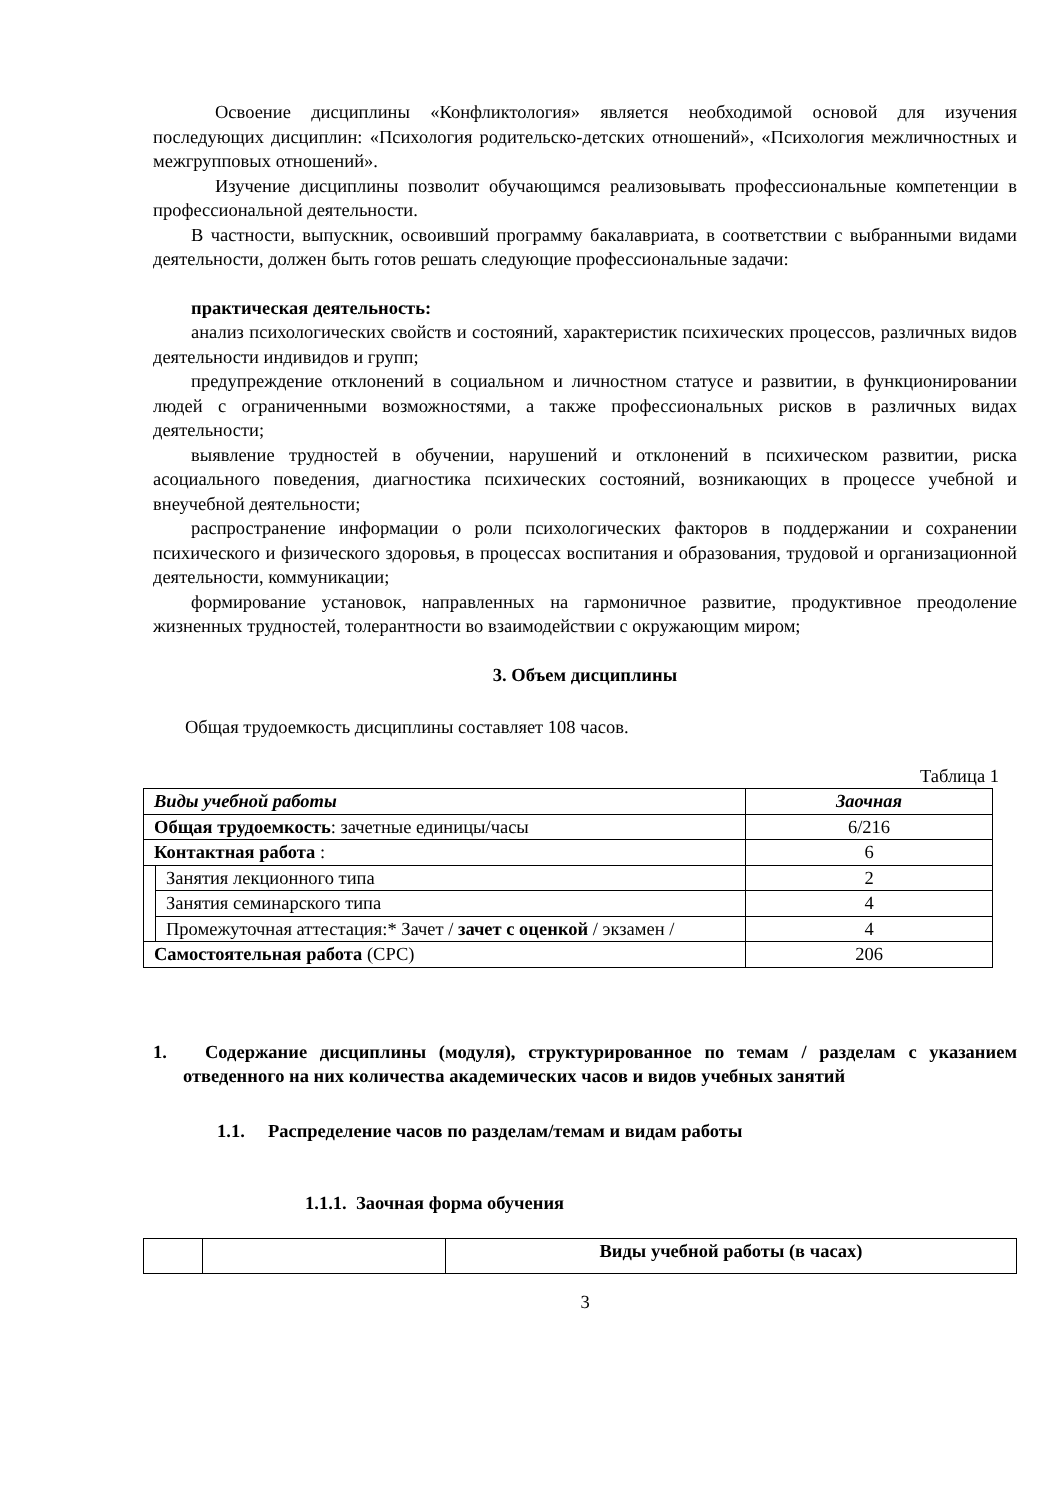Освоение дисциплины «Конфликтология» является необходимой основой для изучения последующих дисциплин: «Психология родительско-детских отношений», «Психология межличностных и межгрупповых отношений».
Изучение дисциплины позволит обучающимся реализовывать профессиональные компетенции в профессиональной деятельности.
В частности, выпускник, освоивший программу бакалавриата, в соответствии с выбранными видами деятельности, должен быть готов решать следующие профессиональные задачи:
практическая деятельность:
анализ психологических свойств и состояний, характеристик психических процессов, различных видов деятельности индивидов и групп;
предупреждение отклонений в социальном и личностном статусе и развитии, в функционировании людей с ограниченными возможностями, а также профессиональных рисков в различных видах деятельности;
выявление трудностей в обучении, нарушений и отклонений в психическом развитии, риска асоциального поведения, диагностика психических состояний, возникающих в процессе учебной и внеучебной деятельности;
распространение информации о роли психологических факторов в поддержании и сохранении психического и физического здоровья, в процессах воспитания и образования, трудовой и организационной деятельности, коммуникации;
формирование установок, направленных на гармоничное развитие, продуктивное преодоление жизненных трудностей, толерантности во взаимодействии с окружающим миром;
3. Объем дисциплины
Общая трудоемкость дисциплины составляет 108 часов.
Таблица 1
| Виды учебной работы | | Заочная |
| Общая трудоемкость : зачетные единицы/часы | | 6/216 |
| Контактная работа : | | 6 |
| | Занятия лекционного типа | 2 |
| | Занятия семинарского типа | 4 |
| | Промежуточная аттестация:* Зачет / зачет с оценкой / экзамен / | 4 |
| Самостоятельная работа (СРС) | | 206 |
1. Содержание дисциплины (модуля), структурированное по темам / разделам с указанием отведенного на них количества академических часов и видов учебных занятий
1.1. Распределение часов по разделам/темам и видам работы
1.1.1. Заочная форма обучения
| | | Виды учебной работы (в часах) |
3